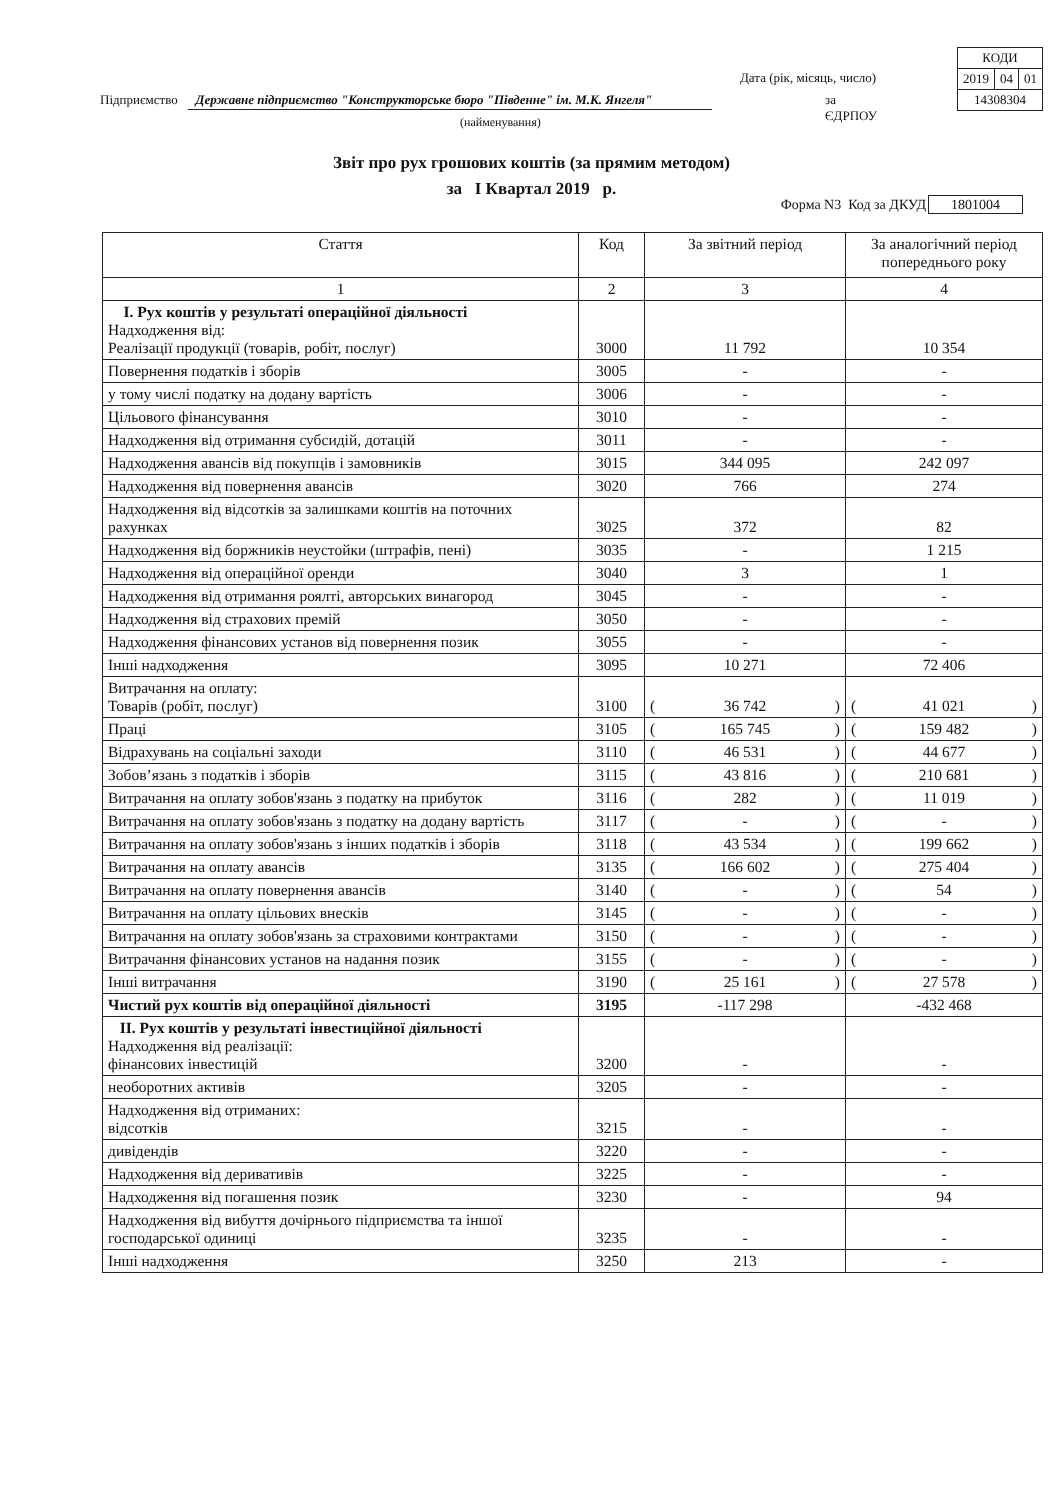| КОДИ | | |
| 2019 | 04 | 01 |
| 14308304 | | |
Дата (рік, місяць, число)
Підприємство Державне підприємство "Конструкторське бюро "Південне" ім. М.К. Янгеля" за ЄДРПОУ
(найменування)
Звіт про рух грошових коштів (за прямим методом)
за І Квартал 2019 р.
Форма N3 Код за ДКУД 1801004
| Стаття | Код | За звітний період | За аналогічний період попереднього року |
| --- | --- | --- | --- |
| 1 | 2 | 3 | 4 |
| І. Рух коштів у результаті операційної діяльності Надходження від: Реалізації продукції (товарів, робіт, послуг) | 3000 | 11 792 | 10 354 |
| Повернення податків і зборів | 3005 | - | - |
| у тому числі податку на додану вартість | 3006 | - | - |
| Цільового фінансування | 3010 | - | - |
| Надходження від отримання субсидій, дотацій | 3011 | - | - |
| Надходження авансів від покупців і замовників | 3015 | 344 095 | 242 097 |
| Надходження від повернення авансів | 3020 | 766 | 274 |
| Надходження від відсотків за залишками коштів на поточних рахунках | 3025 | 372 | 82 |
| Надходження від боржників неустойки (штрафів, пені) | 3035 | - | 1 215 |
| Надходження від операційної оренди | 3040 | 3 | 1 |
| Надходження від отримання роялті, авторських винагород | 3045 | - | - |
| Надходження від страхових премій | 3050 | - | - |
| Надходження фінансових установ від повернення позик | 3055 | - | - |
| Інші надходження | 3095 | 10 271 | 72 406 |
| Витрачання на оплату: Товарів (робіт, послуг) | 3100 | ( 36 742 ) | ( 41 021 ) |
| Праці | 3105 | ( 165 745 ) | ( 159 482 ) |
| Відрахувань на соціальні заходи | 3110 | ( 46 531 ) | ( 44 677 ) |
| Зобов’язань з податків і зборів | 3115 | ( 43 816 ) | ( 210 681 ) |
| Витрачання на оплату зобов'язань з податку на прибуток | 3116 | ( 282 ) | ( 11 019 ) |
| Витрачання на оплату зобов'язань з податку на додану вартість | 3117 | ( - ) | ( - ) |
| Витрачання на оплату зобов'язань з інших податків і зборів | 3118 | ( 43 534 ) | ( 199 662 ) |
| Витрачання на оплату авансів | 3135 | ( 166 602 ) | ( 275 404 ) |
| Витрачання на оплату повернення авансів | 3140 | ( - ) | ( 54 ) |
| Витрачання на оплату цільових внесків | 3145 | ( - ) | ( - ) |
| Витрачання на оплату зобов'язань за страховими контрактами | 3150 | ( - ) | ( - ) |
| Витрачання фінансових установ на надання позик | 3155 | ( - ) | ( - ) |
| Інші витрачання | 3190 | ( 25 161 ) | ( 27 578 ) |
| Чистий рух коштів від операційної діяльності | 3195 | -117 298 | -432 468 |
| ІІ. Рух коштів у результаті інвестиційної діяльності Надходження від реалізації: фінансових інвестицій | 3200 | - | - |
| необоротних активів | 3205 | - | - |
| Надходження від отриманих: відсотків | 3215 | - | - |
| дивідендів | 3220 | - | - |
| Надходження від деривативів | 3225 | - | - |
| Надходження від погашення позик | 3230 | - | 94 |
| Надходження від вибуття дочірнього підприємства та іншої господарської одиниці | 3235 | - | - |
| Інші надходження | 3250 | 213 | - |